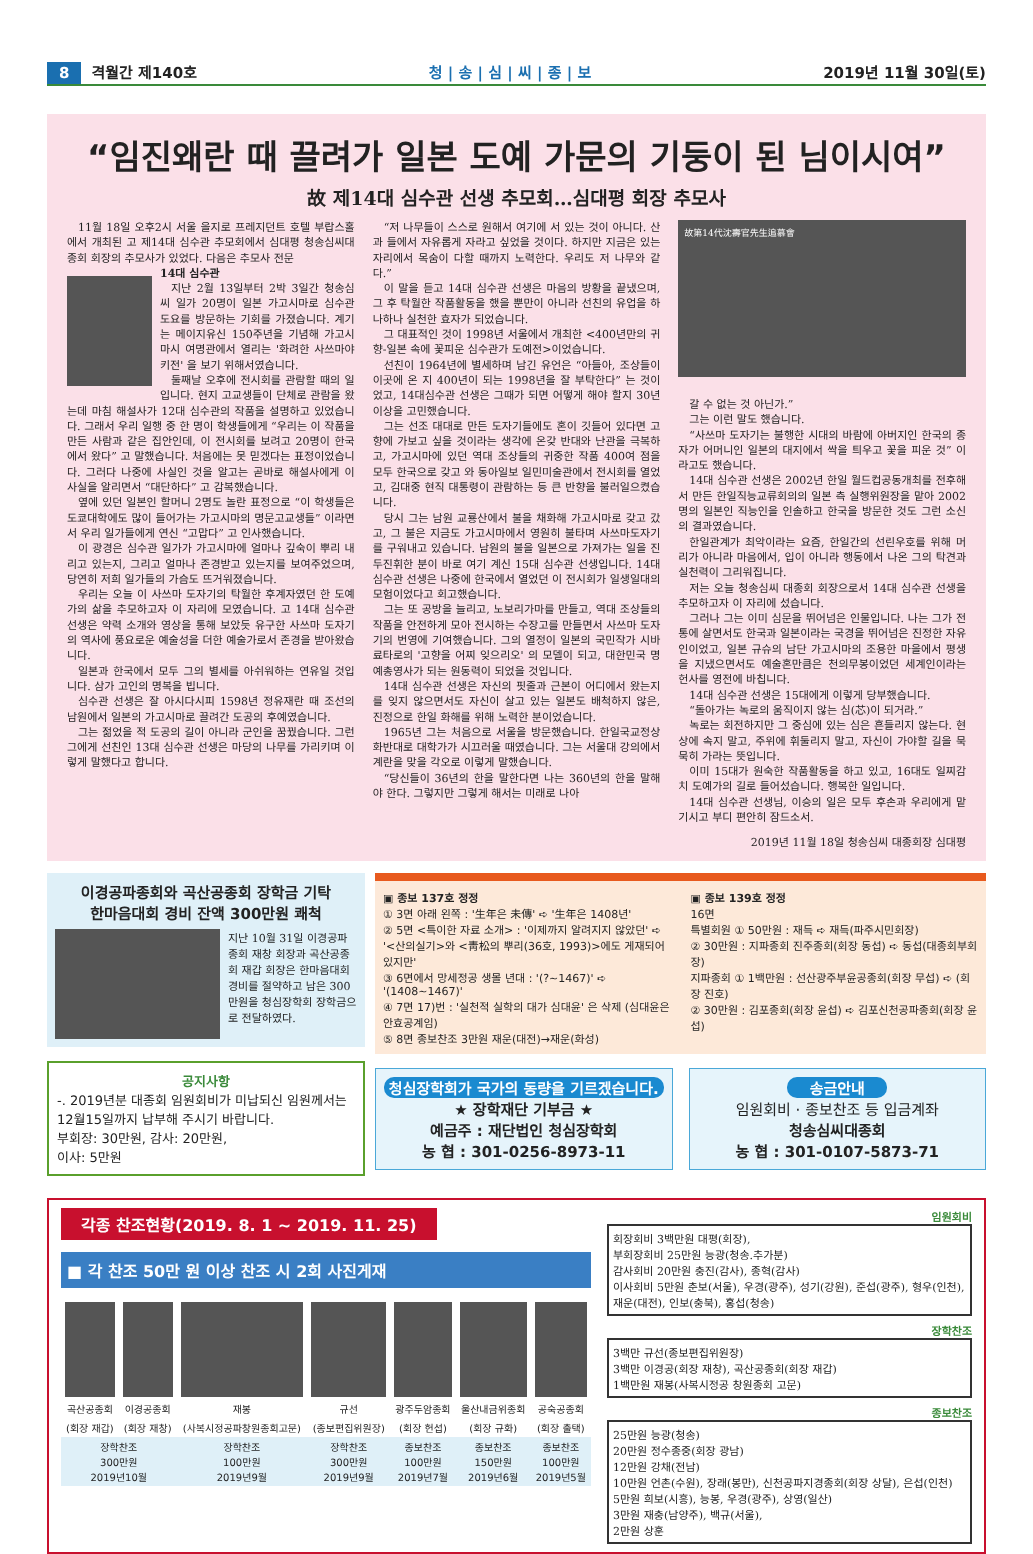8 격월간 제140호 청 | 송 | 심 | 씨 | 종 | 보 2019년 11월 30일(토)
“임진왜란 때 끌려가 일본 도예 가문의 기둥이 된 님이시여”
故 제14대 심수관 선생 추모회…심대평 회장 추모사
11월 18일 오후2시 서울 을지로 프레지던트 호텔 부랍스홀에서 개최된 고 제14대 심수관 추모회에서 심대평 청송심씨대종회 회장의 추모사가 있었다. 다음은 추모사 전문
14대 심수관
지난 2월 13일부터 2박 3일간 청송심씨 일가 20명이 일본 가고시마로 심수관 도요를 방문하는 기회를 가졌습니다. 계기는 메이지유신 150주년을 기념해 가고시마시 여명관에서 열리는 '화려한 사쓰마야키전' 을 보기 위해서였습니다.
둘째날 오후에 전시회를 관람할 때의 일입니다. 현지 고교생들이 단체로 관람을 왔는데 마침 해설사가 12대 심수관의 작품을 설명하고 있었습니다. 그래서 우리 일행 중 한 명이 학생들에게 “우리는 이 작품을 만든 사람과 같은 집안인데, 이 전시회를 보려고 20명이 한국에서 왔다” 고 말했습니다. 처음에는 못 믿겠다는 표정이었습니다. 그러다 나중에 사실인 것을 알고는 곧바로 해설사에게 이 사실을 알리면서 “대단하다” 고 감복했습니다.
옆에 있던 일본인 할머니 2명도 놀란 표정으로 “이 학생들은 도쿄대학에도 많이 들어가는 가고시마의 명문고교생들” 이라면서 우리 일가들에게 연신 “고맙다” 고 인사했습니다.
이 광경은 심수관 일가가 가고시마에 얼마나 깊숙이 뿌리 내리고 있는지, 그리고 얼마나 존경받고 있는지를 보여주었으며, 당연히 저희 일가들의 가슴도 뜨거워졌습니다.
우리는 오늘 이 사쓰마 도자기의 탁월한 후계자였던 한 도예가의 삶을 추모하고자 이 자리에 모였습니다. 고 14대 심수관 선생은 약력 소개와 영상을 통해 보았듯 유구한 사쓰마 도자기의 역사에 풍요로운 예술성을 더한 예술가로서 존경을 받아왔습니다.
일본과 한국에서 모두 그의 별세를 아쉬워하는 연유일 것입니다. 삼가 고인의 명복을 빕니다.
심수관 선생은 잘 아시다시피 1598년 정유재란 때 조선의 남원에서 일본의 가고시마로 끌려간 도공의 후예였습니다.
그는 젊었을 적 도공의 길이 아니라 군인을 꿈꿨습니다. 그런 그에게 선친인 13대 심수관 선생은 마당의 나무를 가리키며 이렇게 말했다고 합니다.
“저 나무들이 스스로 원해서 여기에 서 있는 것이 아니다. 산과 들에서 자유롭게 자라고 싶었을 것이다. 하지만 지금은 있는 자리에서 목숨이 다할 때까지 노력한다. 우리도 저 나무와 같다.”
이 말을 듣고 14대 심수관 선생은 마음의 방황을 끝냈으며, 그 후 탁월한 작품활동을 했을 뿐만이 아니라 선친의 유업을 하나하나 실천한 효자가 되었습니다.
그 대표적인 것이 1998년 서울에서 개최한 <400년만의 귀향-일본 속에 꽃피운 심수관가 도예전>이었습니다.
선친이 1964년에 별세하며 남긴 유언은 “아들아, 조상들이 이곳에 온 지 400년이 되는 1998년을 잘 부탁한다” 는 것이었고, 14대심수관 선생은 그때가 되면 어떻게 해야 할지 30년 이상을 고민했습니다.
그는 선조 대대로 만든 도자기들에도 혼이 깃들어 있다면 고향에 가보고 싶을 것이라는 생각에 온갖 반대와 난관을 극복하고, 가고시마에 있던 역대 조상들의 귀중한 작품 400여 점을 모두 한국으로 갖고 와 동아일보 일민미술관에서 전시회를 열었고, 김대중 현직 대통령이 관람하는 등 큰 반향을 불러일으켰습니다.
당시 그는 남원 교룡산에서 불을 채화해 가고시마로 갖고 갔고, 그 불은 지금도 가고시마에서 영원히 불타며 사쓰마도자기를 구워내고 있습니다. 남원의 불을 일본으로 가져가는 일을 진두진휘한 분이 바로 여기 계신 15대 심수관 선생입니다. 14대 심수관 선생은 나중에 한국에서 열었던 이 전시회가 일생일대의 모험이었다고 회고했습니다.
그는 또 공방을 늘리고, 노보리가마를 만들고, 역대 조상들의 작품을 안전하게 모아 전시하는 수장고를 만들면서 사쓰마 도자기의 번영에 기여했습니다. 그의 열정이 일본의 국민작가 시바 료타로의 '고향을 어찌 잊으리오' 의 모델이 되고, 대한민국 명예총영사가 되는 원동력이 되었을 것입니다.
14대 심수관 선생은 자신의 핏줄과 근본이 어디에서 왔는지를 잊지 않으면서도 자신이 살고 있는 일본도 배척하지 않은, 진정으로 한일 화해를 위해 노력한 분이었습니다.
1965년 그는 처음으로 서울을 방문했습니다. 한일국교정상화반대로 대학가가 시끄러울 때였습니다. 그는 서울대 강의에서 계란을 맞을 각오로 이렇게 말했습니다.
“당신들이 36년의 한을 말한다면 나는 360년의 한을 말해야 한다. 그렇지만 그렇게 해서는 미래로 나아
故第14代沈壽官先生追慕會
갈 수 없는 것 아닌가.”
그는 이런 말도 했습니다.
“사쓰마 도자기는 불행한 시대의 바람에 아버지인 한국의 종자가 어머니인 일본의 대지에서 싹을 틔우고 꽃을 피운 것” 이라고도 했습니다.
14대 심수관 선생은 2002년 한일 월드컵공동개최를 전후해서 만든 한일직능교류회의의 일본 측 실행위원장을 맡아 2002명의 일본인 직능인을 인솔하고 한국을 방문한 것도 그런 소신의 결과였습니다.
한일관계가 최악이라는 요즘, 한일간의 선린우호를 위해 머리가 아니라 마음에서, 입이 아니라 행동에서 나온 그의 탁견과 실천력이 그리워집니다.
저는 오늘 청송심씨 대종회 회장으로서 14대 심수관 선생을 추모하고자 이 자리에 섰습니다.
그러나 그는 이미 심문을 뛰어넘은 인물입니다. 나는 그가 전통에 살면서도 한국과 일본이라는 국경을 뛰어넘은 진정한 자유인이었고, 일본 규슈의 남단 가고시마의 조용한 마을에서 평생을 지냈으면서도 예술혼만큼은 천의무봉이었던 세계인이라는 헌사를 영전에 바칩니다.
14대 심수관 선생은 15대에게 이렇게 당부했습니다.
“돌아가는 녹로의 움직이지 않는 심(芯)이 되거라.”
녹로는 회전하지만 그 중심에 있는 심은 흔들리지 않는다. 현상에 속지 말고, 주위에 휘둘리지 말고, 자신이 가야할 길을 묵묵히 가라는 뜻입니다.
이미 15대가 원숙한 작품활동을 하고 있고, 16대도 일찌감치 도예가의 길로 들어섰습니다. 행복한 일입니다.
14대 심수관 선생님, 이승의 일은 모두 후손과 우리에게 맡기시고 부디 편안히 잠드소서.
2019년 11월 18일 청송심씨 대종회장 심대평
이경공파종회와 곡산공종회 장학금 기탁
한마음대회 경비 잔액 300만원 쾌척
지난 10월 31일 이경공파종회 재창 회장과 곡산공종회 재갑 회장은 한마음대회 경비를 절약하고 남은 300만원을 청심장학회 장학금으로 전달하였다.
공지사항
-. 2019년분 대종회 임원회비가 미납되신 임원께서는 12월15일까지 납부해 주시기 바랍니다.
부회장: 30만원, 감사: 20만원,
이사: 5만원
▣ 종보 137호 정정
① 3면 아래 왼쪽 : '生年은 未傳' ➪ '生年은 1408년'
② 5면 <특이한 자료 소개> : '이제까지 알려지지 않았던' ➪ '<산의실기>와 <靑松의 뿌리(36호, 1993)>에도 게재되어 있지만'
③ 6면에서 망세정공 생몰 년대 : '(?~1467)' ➪ '(1408~1467)'
④ 7면 17)번 : '실천적 실학의 대가 심대윤' 은 삭제 (심대윤은 안효공계임)
⑤ 8면 종보찬조 3만원 재운(대전)→재운(화성)
▣ 종보 139호 정정
16면
특별회원 ① 50만원 : 재득 ➪ 재득(파주시민회장)
② 30만원 : 지파종회 진주종회(회장 동섭) ➪ 동섭(대종회부회장)
지파종회 ① 1백만원 : 선산광주부윤공종회(회장 무섭) ➪ (회장 진호)
② 30만원 : 김포종회(회장 윤섭) ➪ 김포신천공파종회(회장 윤섭)
청심장학회가 국가의 동량을 기르겠습니다.
★ 장학재단 기부금 ★
예금주 : 재단법인 청심장학회
농 협 : 301-0256-8973-11
송금안내
임원회비 · 종보찬조 등 입금계좌
청송심씨대종회
농 협 : 301-0107-5873-71
각종 찬조현황(2019. 8. 1 ~ 2019. 11. 25)
■ 각 찬조 50만 원 이상 찬조 시 2회 사진게재
| 곡산공종회 | 이경공종회 | 재봉 | 규선 | 광주두암종회 | 울산내금위종회 | 공숙공종회 |
| (회장 재갑) | (회장 재창) | (사복시정공파창원종회고문) | (종보편집위원장) | (회장 헌섭) | (회장 규화) | (회장 출택) |
| 장학찬조 300만원 2019년10월 | | 장학찬조 100만원 2019년9월 | 장학찬조 300만원 2019년9월 | 종보찬조 100만원 2019년7월 | 종보찬조 150만원 2019년6월 | 종보찬조 100만원 2019년5월 |
임원회비
회장회비 3백만원 대평(회장),
부회장회비 25만원 능광(청송.추가분)
감사회비 20만원 충진(감사), 종혁(감사)
이사회비 5만원 춘보(서울), 우경(광주), 성기(강원), 준섭(광주), 형우(인천), 재운(대전), 인보(충북), 홍섭(청송)
장학찬조
3백만 규선(종보편집위원장)
3백만 이경공(회장 재창), 곡산공종회(회장 재갑)
1백만원 재봉(사복시정공 창원종회 고문)
종보찬조
25만원 능광(청송)
20만원 정수종중(회장 광남)
12만원 강채(전남)
10만원 언촌(수원), 장래(봉만), 신천공파지경종회(회장 상달), 은섭(인천)
5만원 희보(시흥), 능봉, 우경(광주), 상영(일산)
3만원 재충(남양주), 백규(서울),
2만원 상훈